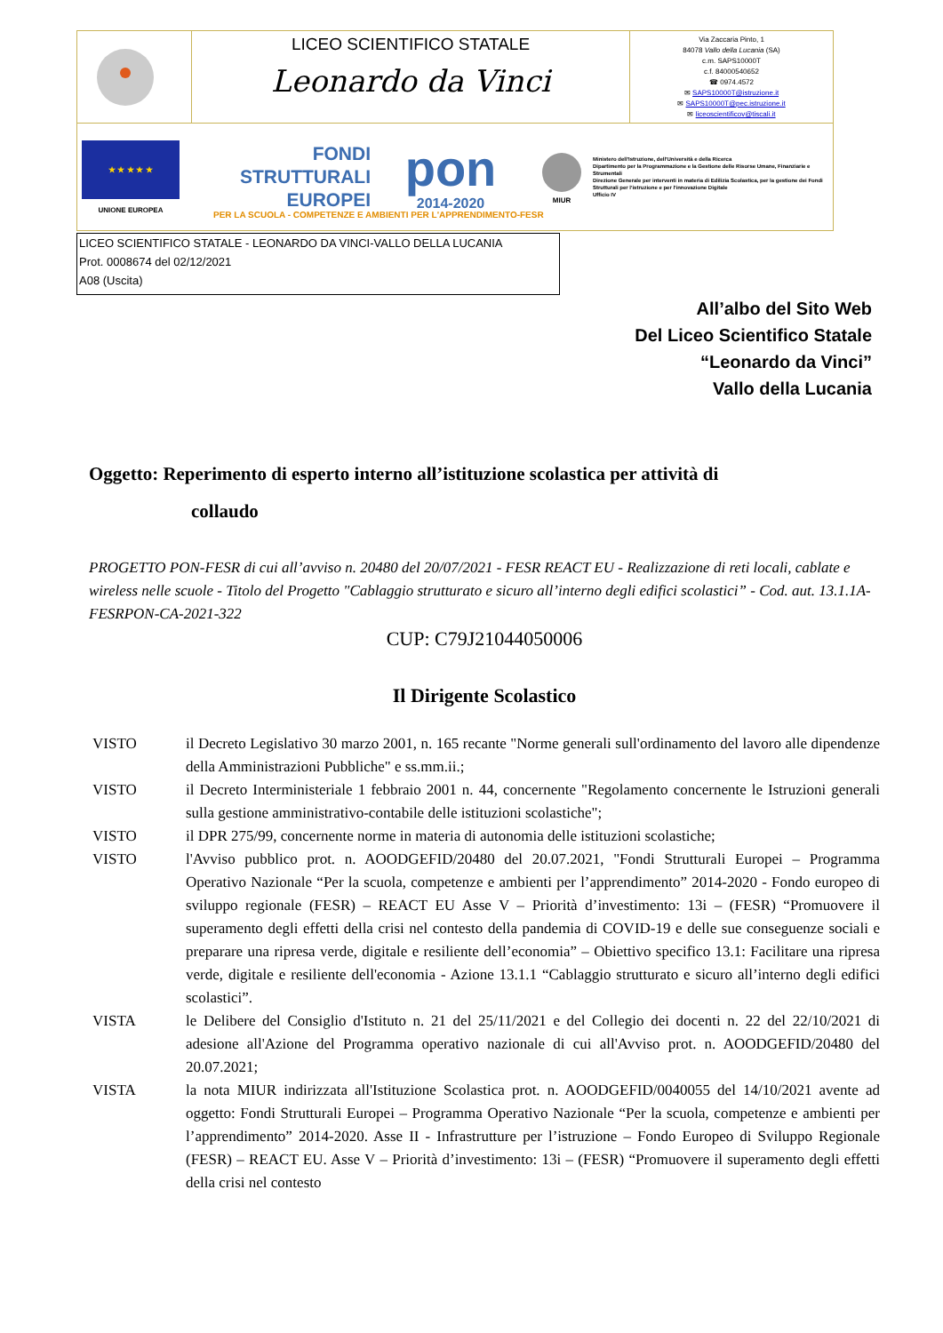LICEO SCIENTIFICO STATALE
Leonardo da Vinci
Via Zaccaria Pinto, 1
84078 Vallo della Lucania (SA)
c.m. SAPS10000T
c.f. 84000540652
☎ 0974.4572
✉ SAPS10000T@istruzione.it
✉ SAPS10000T@pec.istruzione.it
✉ liceoscientificov@tiscali.it
★ ★ ★ ★ ★
UNIONE EUROPEA
FONDI
STRUTTURALI
EUROPEI
pon
2014-2020
MIUR
Ministero dell'Istruzione, dell'Università e della Ricerca
Dipartimento per la Programmazione e la Gestione delle Risorse Umane, Finanziarie e Strumentali
Direzione Generale per interventi in materia di Edilizia Scolastica, per la gestione dei Fondi Strutturali per l'istruzione e per l'innovazione Digitale
Ufficio IV
PER LA SCUOLA - COMPETENZE E AMBIENTI PER L'APPRENDIMENTO-FESR
LICEO SCIENTIFICO STATALE - LEONARDO DA VINCI-VALLO DELLA LUCANIA
Prot. 0008674 del 02/12/2021
A08 (Uscita)
All’albo del Sito Web
Del Liceo Scientifico Statale
“Leonardo da Vinci”
Vallo della Lucania
Oggetto: Reperimento di esperto interno all’istituzione scolastica per attività di
collaudo
PROGETTO PON-FESR di cui all’avviso n. 20480 del 20/07/2021 - FESR REACT EU - Realizzazione di reti locali, cablate e wireless nelle scuole - Titolo del Progetto "Cablaggio strutturato e sicuro all’interno degli edifici scolastici” - Cod. aut. 13.1.1A-FESRPON-CA-2021-322
CUP: C79J21044050006
Il Dirigente Scolastico
VISTO il Decreto Legislativo 30 marzo 2001, n. 165 recante "Norme generali sull'ordinamento del lavoro alle dipendenze della Amministrazioni Pubbliche" e ss.mm.ii.;
VISTO il Decreto Interministeriale 1 febbraio 2001 n. 44, concernente "Regolamento concernente le Istruzioni generali sulla gestione amministrativo-contabile delle istituzioni scolastiche";
VISTO il DPR 275/99, concernente norme in materia di autonomia delle istituzioni scolastiche;
VISTO l'Avviso pubblico prot. n. AOODGEFID/20480 del 20.07.2021, "Fondi Strutturali Europei – Programma Operativo Nazionale “Per la scuola, competenze e ambienti per l’apprendimento” 2014-2020 - Fondo europeo di sviluppo regionale (FESR) – REACT EU Asse V – Priorità d’investimento: 13i – (FESR) “Promuovere il superamento degli effetti della crisi nel contesto della pandemia di COVID-19 e delle sue conseguenze sociali e preparare una ripresa verde, digitale e resiliente dell’economia” – Obiettivo specifico 13.1: Facilitare una ripresa verde, digitale e resiliente dell'economia - Azione 13.1.1 “Cablaggio strutturato e sicuro all’interno degli edifici scolastici”.
VISTA le Delibere del Consiglio d'Istituto n. 21 del 25/11/2021 e del Collegio dei docenti n. 22 del 22/10/2021 di adesione all'Azione del Programma operativo nazionale di cui all'Avviso prot. n. AOODGEFID/20480 del 20.07.2021;
VISTA la nota MIUR indirizzata all'Istituzione Scolastica prot. n. AOODGEFID/0040055 del 14/10/2021 avente ad oggetto: Fondi Strutturali Europei – Programma Operativo Nazionale “Per la scuola, competenze e ambienti per l’apprendimento” 2014-2020. Asse II - Infrastrutture per l’istruzione – Fondo Europeo di Sviluppo Regionale (FESR) – REACT EU. Asse V – Priorità d’investimento: 13i – (FESR) “Promuovere il superamento degli effetti della crisi nel contesto